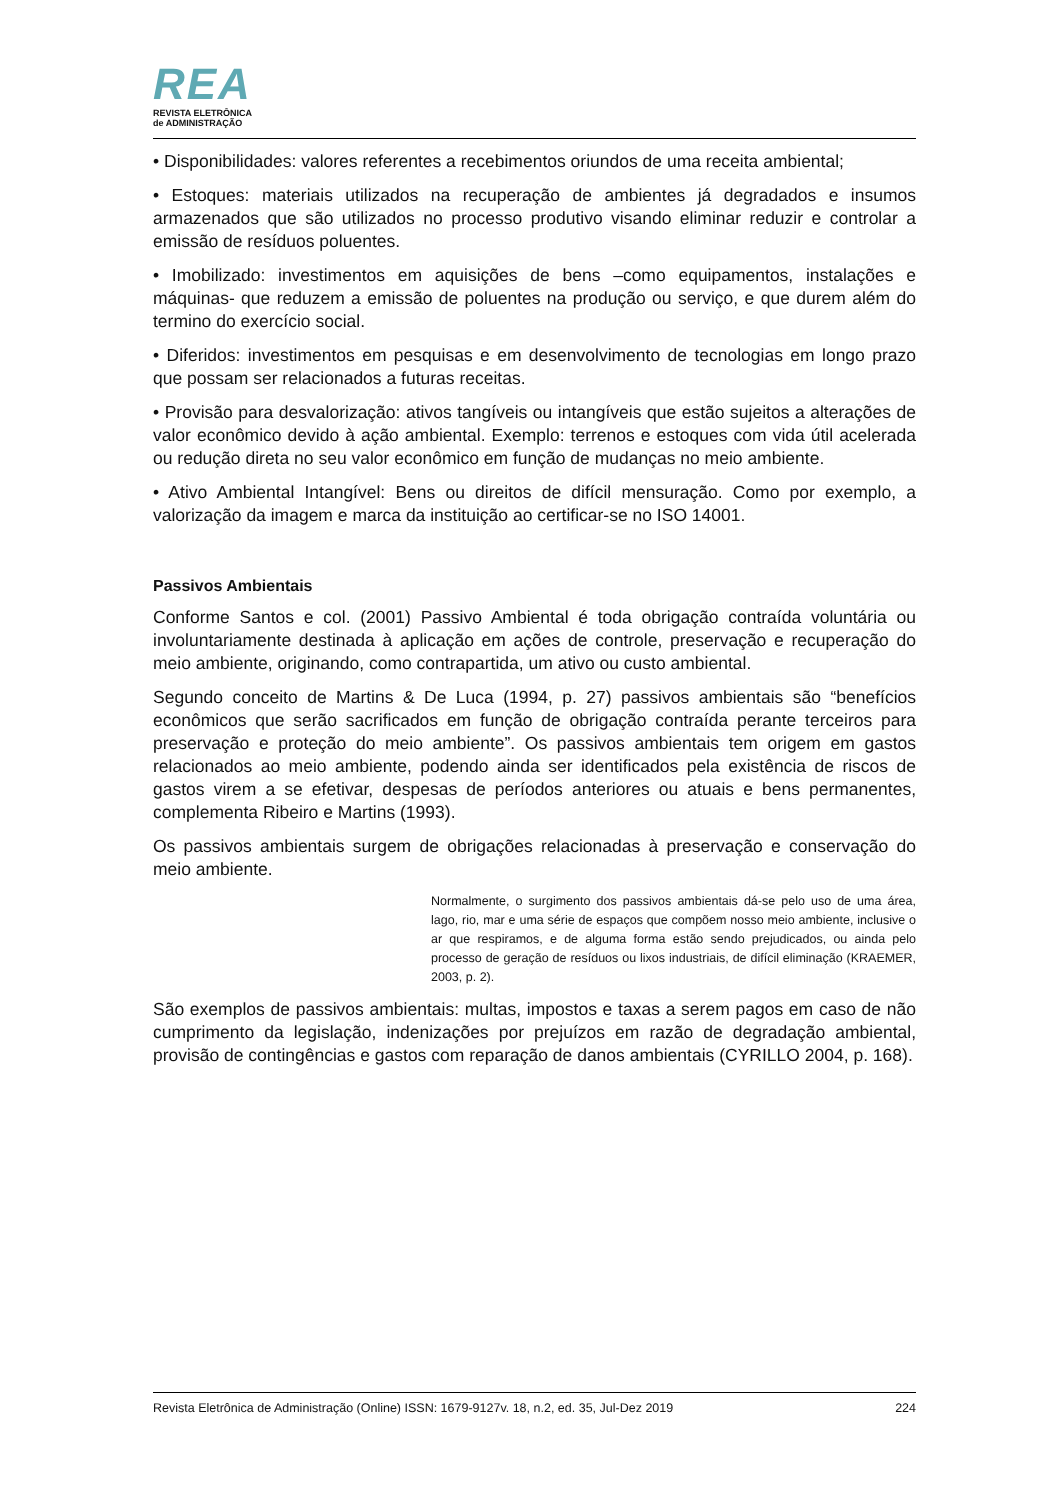REA
REVISTA ELETRÔNICA
de ADMINISTRAÇÃO
• Disponibilidades: valores referentes a recebimentos oriundos de uma receita ambiental;
• Estoques: materiais utilizados na recuperação de ambientes já degradados e insumos armazenados que são utilizados no processo produtivo visando eliminar reduzir e controlar a emissão de resíduos poluentes.
• Imobilizado: investimentos em aquisições de bens –como equipamentos, instalações e máquinas- que reduzem a emissão de poluentes na produção ou serviço, e que durem além do termino do exercício social.
• Diferidos: investimentos em pesquisas e em desenvolvimento de tecnologias em longo prazo que possam ser relacionados a futuras receitas.
• Provisão para desvalorização: ativos tangíveis ou intangíveis que estão sujeitos a alterações de valor econômico devido à ação ambiental. Exemplo: terrenos e estoques com vida útil acelerada ou redução direta no seu valor econômico em função de mudanças no meio ambiente.
• Ativo Ambiental Intangível: Bens ou direitos de difícil mensuração. Como por exemplo, a valorização da imagem e marca da instituição ao certificar-se no ISO 14001.
Passivos Ambientais
Conforme Santos e col. (2001) Passivo Ambiental é toda obrigação contraída voluntária ou involuntariamente destinada à aplicação em ações de controle, preservação e recuperação do meio ambiente, originando, como contrapartida, um ativo ou custo ambiental.
Segundo conceito de Martins & De Luca (1994, p. 27) passivos ambientais são “benefícios econômicos que serão sacrificados em função de obrigação contraída perante terceiros para preservação e proteção do meio ambiente”. Os passivos ambientais tem origem em gastos relacionados ao meio ambiente, podendo ainda ser identificados pela existência de riscos de gastos virem a se efetivar, despesas de períodos anteriores ou atuais e bens permanentes, complementa Ribeiro e Martins (1993).
Os passivos ambientais surgem de obrigações relacionadas à preservação e conservação do meio ambiente.
Normalmente, o surgimento dos passivos ambientais dá-se pelo uso de uma área, lago, rio, mar e uma série de espaços que compõem nosso meio ambiente, inclusive o ar que respiramos, e de alguma forma estão sendo prejudicados, ou ainda pelo processo de geração de resíduos ou lixos industriais, de difícil eliminação (KRAEMER, 2003, p. 2).
São exemplos de passivos ambientais: multas, impostos e taxas a serem pagos em caso de não cumprimento da legislação, indenizações por prejuízos em razão de degradação ambiental, provisão de contingências e gastos com reparação de danos ambientais (CYRILLO 2004, p. 168).
Revista Eletrônica de Administração (Online) ISSN: 1679-9127v. 18, n.2, ed. 35, Jul-Dez 2019 224